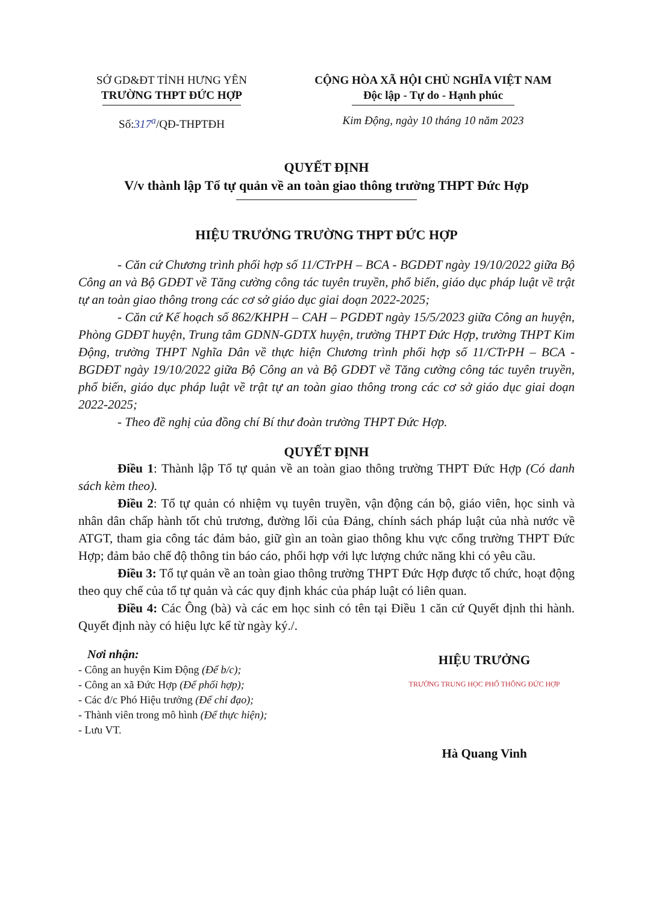SỞ GD&ĐT TỈNH HƯNG YÊN
TRƯỜNG THPT ĐỨC HỢP
Số:317<sup>a</sup>/QĐ-THPTĐH
CỘNG HÒA XÃ HỘI CHỦ NGHĨA VIỆT NAM
Độc lập - Tự do - Hạnh phúc
Kim Động, ngày 10 tháng 10 năm 2023
QUYẾT ĐỊNH
V/v thành lập Tổ tự quản về an toàn giao thông trường THPT Đức Hợp
HIỆU TRƯỞNG TRƯỜNG THPT ĐỨC HỢP
- Căn cứ Chương trình phối hợp số 11/CTrPH – BCA - BGDĐT ngày 19/10/2022 giữa Bộ Công an và Bộ GDĐT về Tăng cường công tác tuyên truyền, phổ biến, giáo dục pháp luật về trật tự an toàn giao thông trong các cơ sở giáo dục giai doạn 2022-2025;
- Căn cứ Kế hoạch số 862/KHPH – CAH – PGDĐT ngày 15/5/2023 giữa Công an huyện, Phòng GDĐT huyện, Trung tâm GDNN-GDTX huyện, trường THPT Đức Hợp, trường THPT Kim Động, trường THPT Nghĩa Dân về thực hiện Chương trình phối hợp số 11/CTrPH – BCA - BGDĐT ngày 19/10/2022 giữa Bộ Công an và Bộ GDĐT về Tăng cường công tác tuyên truyền, phổ biến, giáo dục pháp luật về trật tự an toàn giao thông trong các cơ sở giáo dục giai doạn 2022-2025;
- Theo đề nghị của đồng chí Bí thư đoàn trường THPT Đức Hợp.
QUYẾT ĐỊNH
Điều 1: Thành lập Tổ tự quản về an toàn giao thông trường THPT Đức Hợp (Có danh sách kèm theo).
Điều 2: Tổ tự quản có nhiệm vụ tuyên truyền, vận động cán bộ, giáo viên, học sinh và nhân dân chấp hành tốt chủ trương, đường lối của Đảng, chính sách pháp luật của nhà nước về ATGT, tham gia công tác đảm bảo, giữ gìn an toàn giao thông khu vực cổng trường THPT Đức Hợp; đảm bảo chế độ thông tin báo cáo, phối hợp với lực lượng chức năng khi có yêu cầu.
Điều 3: Tổ tự quản về an toàn giao thông trường THPT Đức Hợp được tổ chức, hoạt động theo quy chế của tổ tự quản và các quy định khác của pháp luật có liên quan.
Điều 4: Các Ông (bà) và các em học sinh có tên tại Điều 1 căn cứ Quyết định thi hành. Quyết định này có hiệu lực kể từ ngày ký./.
Nơi nhận:
- Công an huyện Kim Động (Để b/c);
- Công an xã Đức Hợp (Để phối hợp);
- Các đ/c Phó Hiệu trưởng (Để chỉ đạo);
- Thành viên trong mô hình (Để thực hiện);
- Lưu VT.
HIỆU TRƯỞNG
TRƯỜNG TRUNG HỌC PHỔ THÔNG ĐỨC HỢP
Hà Quang Vinh